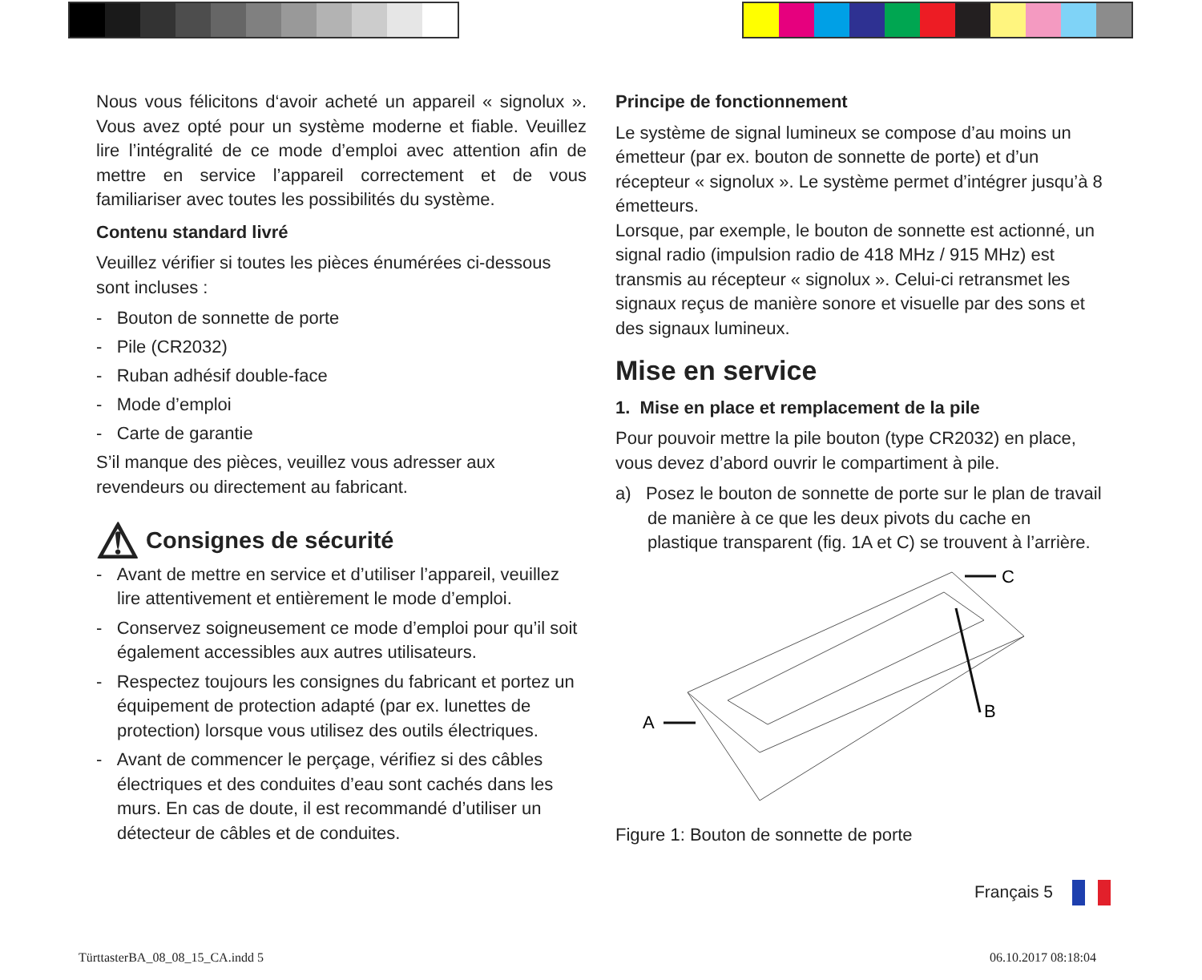Nous vous félicitons d‘avoir acheté un appareil « signolux ». Vous avez opté pour un système moderne et fiable. Veuillez lire l’intégralité de ce mode d’emploi avec attention afin de mettre en service l’appareil correctement et de vous familiariser avec toutes les possibilités du système.
Contenu standard livré
Veuillez vérifier si toutes les pièces énumérées ci-dessous sont incluses :
- Bouton de sonnette de porte
- Pile (CR2032)
- Ruban adhésif double-face
- Mode d’emploi
- Carte de garantie
S’il manque des pièces, veuillez vous adresser aux revendeurs ou directement au fabricant.
⚠ Consignes de sécurité
- Avant de mettre en service et d’utiliser l’appareil, veuillez lire attentivement et entièrement le mode d’emploi.
- Conservez soigneusement ce mode d’emploi pour qu’il soit également accessibles aux autres utilisateurs.
- Respectez toujours les consignes du fabricant et portez un équipement de protection adapté (par ex. lunettes de protection) lorsque vous utilisez des outils électriques.
- Avant de commencer le perçage, vérifiez si des câbles électriques et des conduites d’eau sont cachés dans les murs. En cas de doute, il est recommandé d’utiliser un détecteur de câbles et de conduites.
Principe de fonctionnement
Le système de signal lumineux se compose d’au moins un émetteur (par ex. bouton de sonnette de porte) et d’un récepteur « signolux ». Le système permet d’intégrer jusqu’à 8 émetteurs.
Lorsque, par exemple, le bouton de sonnette est actionné, un signal radio (impulsion radio de 418 MHz / 915 MHz) est transmis au récepteur « signolux ». Celui-ci retransmet les signaux reçus de manière sonore et visuelle par des sons et des signaux lumineux.
Mise en service
1. Mise en place et remplacement de la pile
Pour pouvoir mettre la pile bouton (type CR2032) en place, vous devez d’abord ouvrir le compartiment à pile.
a) Posez le bouton de sonnette de porte sur le plan de travail de manière à ce que les deux pivots du cache en plastique transparent (fig. 1A et C) se trouvent à l’arrière.
C
B
A
Figure 1: Bouton de sonnette de porte
Français 5
TürttasterBA_08_08_15_CA.indd 5
06.10.2017 08:18:04